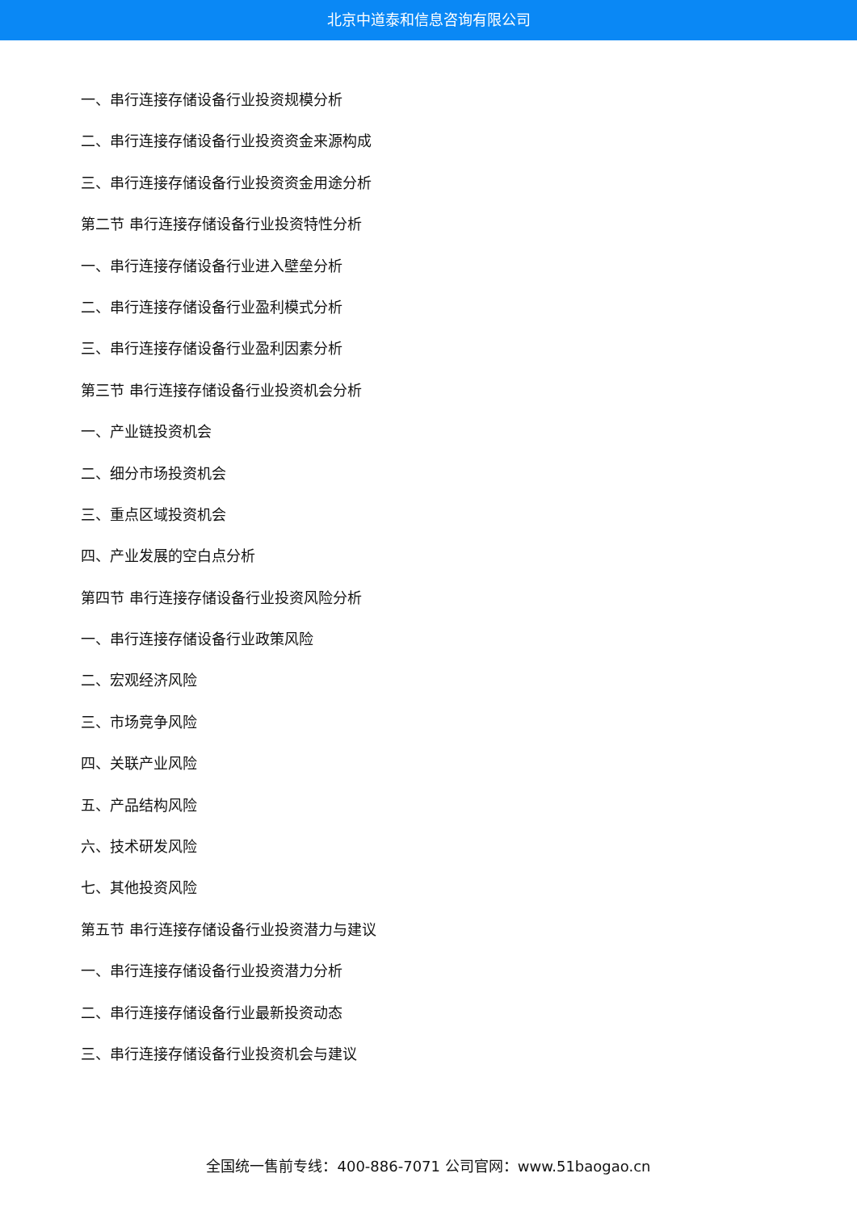北京中道泰和信息咨询有限公司
一、串行连接存储设备行业投资规模分析
二、串行连接存储设备行业投资资金来源构成
三、串行连接存储设备行业投资资金用途分析
第二节 串行连接存储设备行业投资特性分析
一、串行连接存储设备行业进入壁垒分析
二、串行连接存储设备行业盈利模式分析
三、串行连接存储设备行业盈利因素分析
第三节 串行连接存储设备行业投资机会分析
一、产业链投资机会
二、细分市场投资机会
三、重点区域投资机会
四、产业发展的空白点分析
第四节 串行连接存储设备行业投资风险分析
一、串行连接存储设备行业政策风险
二、宏观经济风险
三、市场竞争风险
四、关联产业风险
五、产品结构风险
六、技术研发风险
七、其他投资风险
第五节 串行连接存储设备行业投资潜力与建议
一、串行连接存储设备行业投资潜力分析
二、串行连接存储设备行业最新投资动态
三、串行连接存储设备行业投资机会与建议
全国统一售前专线：400-886-7071 公司官网：www.51baogao.cn